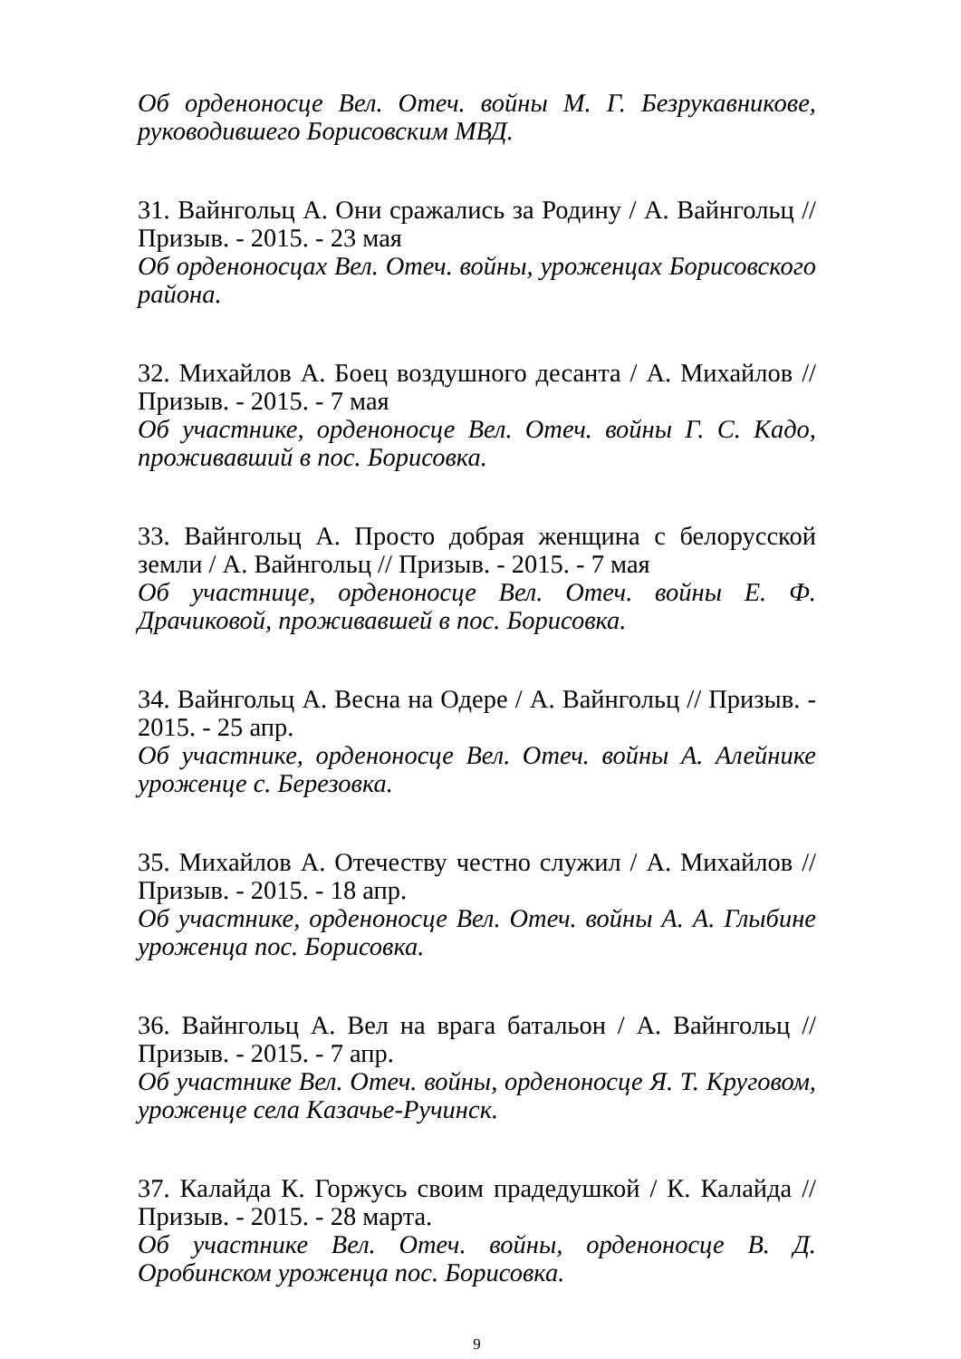Об орденоносце Вел. Отеч. войны М. Г. Безрукавникове, руководившего Борисовским МВД.
31. Вайнгольц А. Они сражались за Родину / А. Вайнгольц // Призыв. - 2015. - 23 мая
Об орденоносцах Вел. Отеч. войны, уроженцах Борисовского района.
32. Михайлов А. Боец воздушного десанта / А. Михайлов // Призыв. - 2015. - 7 мая
Об участнике, орденоносце Вел. Отеч. войны Г. С. Кадо, проживавший в пос. Борисовка.
33. Вайнгольц А. Просто добрая женщина с белорусской земли / А. Вайнгольц // Призыв. - 2015. - 7 мая
Об участнице, орденоносце Вел. Отеч. войны Е. Ф. Драчиковой, проживавшей в пос. Борисовка.
34. Вайнгольц А. Весна на Одере / А. Вайнгольц // Призыв. - 2015. - 25 апр.
Об участнике, орденоносце Вел. Отеч. войны А. Алейнике уроженце с. Березовка.
35. Михайлов А. Отечеству честно служил / А. Михайлов // Призыв. - 2015. - 18 апр.
Об участнике, орденоносце Вел. Отеч. войны А. А. Глыбине уроженца пос. Борисовка.
36. Вайнгольц А. Вел на врага батальон / А. Вайнгольц // Призыв. - 2015. - 7 апр.
Об участнике Вел. Отеч. войны, орденоносце Я. Т. Круговом, уроженце села Казачье-Ручинск.
37. Калайда К. Горжусь своим прадедушкой / К. Калайда // Призыв. - 2015. - 28 марта.
Об участнике Вел. Отеч. войны, орденоносце В. Д. Оробинском уроженца пос. Борисовка.
9